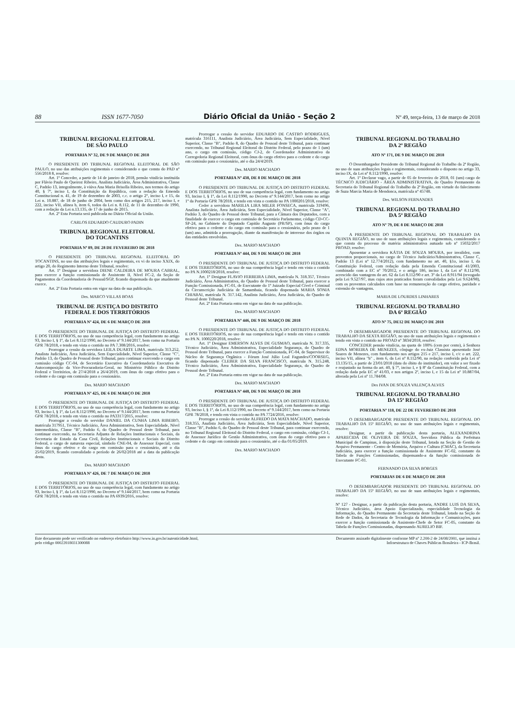88 ISSN 1677-7050 Diário Oficial da União - Seção 2 Nº 49, terça-feira, 13 de março de 2018
TRIBUNAL REGIONAL ELEITORAL
DE SÃO PAULO
PORTARIA Nº 32, DE 9 DE MARÇO DE 2018
O PRESIDENTE DO TRIBUNAL REGIONAL ELEITORAL DE SÃO PAULO, no uso das atribuições regimentais e considerando o que consta do PAD nº 556/2018 8, resolve:
Art. 1º Conceder, a partir de 14 de janeiro de 2018, pensão vitalícia instituída por Flávio Paulo de Queiroz Ribeiro, Analista Judiciário, Área Administrativa, Classe C, Padrão 13, integralmente, à viúva Ana Maria Brisolla Ribeiro, nos termos do artigo 40, § 7º, inciso I, da Constituição da República, com a redação da Emenda Constitucional n. 41, de 19 de dezembro de 2003, c.c. o artigo 2°, inciso I, e 15, da Lei n. 10.887, de 18 de junho de 2004, bem como dos artigos 215, 217, inciso I, e 222, inciso VII, alínea b, item 6, todos da Lei n. 8.112, de 11 de dezembro de 1990, com a redação da Lei n.13.135, de 17 de junho de 2015.
Art. 2º Esta Portaria será publicada no Diário Oficial da União.
CARLOS EDUARDO CAUDURO PADIN
TRIBUNAL REGIONAL ELEITORAL
DO TOCANTINS
PORTARIA Nº 89, DE 28 DE FEVEREIRO DE 2018
O PRESIDENTE DO TRIBUNAL REGIONAL ELEITORAL DO TOCANTINS, no uso das atribuições legais e regimentais, ex vi do inciso XXIX, do artigo 20, do Regimento Interno deste Tribunal, resolve:
Art. 1º Designar a servidora DIENE CALDEIRA DE MOURA CABRAL, para exercer a função comissionada de Assistente II, Nível FC-2, da Seção de Pagamentos da Coordenadoria de Pessoal/SGP, ficando dispensada da que atualmente exerce.
Art. 2º Esta Portaria entra em vigor na data de sua publicação.
Des. MARCO VILLAS BOAS
TRIBUNAL DE JUSTIÇA DO DISTRITO
FEDERAL E DOS TERRITÓRIOS
PORTARIA Nº 424, DE 6 DE MARÇO DE 2018
O PRESIDENTE DO TRIBUNAL DE JUSTIÇA DO DISTRITO FEDERAL E DOS TERRITÓRIOS, no uso de sua competência legal, com fundamento no artigo 93, Inciso I, § 1º, da Lei 8.112/1990, no Decreto nº 9.144/2017, bem como na Portaria GPR 78/2018, e tendo em vista o contido no PA 7.308/2016, resolve:
Prorrogar a cessão da servidora LEILA DUARTE LIMA, matrícula 313.252, Analista Judiciário, Área Judiciária, Sem Especialidade, Nível Superior, Classe "C", Padrão 13, do Quadro de Pessoal deste Tribunal, para continuar exercendo o cargo em comissão código CC-04, de Secretário Executivo da Coordenadoria Executiva de Autocomposição da Vice-Procuradoria-Geral, no Ministério Público do Distrito Federal e Territórios, de 27/4/2018 a 26/4/2019, com ônus do cargo efetivo para o cedente e do cargo em comissão para o cessionário.
Des. MARIO MACHADO
PORTARIA Nº 425, DE 6 DE MARÇO DE 2018
O PRESIDENTE DO TRIBUNAL DE JUSTIÇA DO DISTRITO FEDERAL E DOS TERRITÓRIOS, no uso de sua competência legal, com fundamento no artigo 93, Inciso I, § 1º, da Lei 8.112/1990, no Decreto nº 9.144/2017, bem como na Portaria GPR 78/2018, e tendo em vista o contido no PA3317/2015, resolve:
Prorrogar a cessão do servidor DANIEL DA CUNHA LIMA RIBEIRO, matrícula 317951, Técnico Judiciário, Área Administrativa, Sem Especialidade, Nível Intermediário, Classe "B", Padrão 6, do Quadro de Pessoal deste Tribunal, para continuar exercendo, na Secretaria Adjunta de Relações Institucionais e Sociais, da Secretaria de Estado da Casa Civil, Relações Institucionais e Sociais do Distrito Federal, o cargo de natureza especial, símbolo CNE-04, de Assessor Especial, com ônus do cargo efetivo e do cargo em comissão para o cessionário, até o dia 25/02/2019, ficando convalidado o período de 26/02/2018 até a data da publicação desta.
Des. MARIO MACHADO
PORTARIA Nº 426, DE 7 DE MARÇO DE 2018
O PRESIDENTE DO TRIBUNAL DE JUSTIÇA DO DISTRITO FEDERAL E DOS TERRITÓRIOS, no uso de sua competência legal, com fundamento no artigo 93, Inciso I, § 1º, da Lei 8.112/1990, no Decreto nº 9.144/2017, bem como na Portaria GPR 78/2018, e tendo em vista o contido no PA 6939/2016, resolve:
Prorrogar a cessão do servidor EDUARDO DE CASTRO RODRIGUES, matrícula 316111, Analista Judiciário, Área Judiciária, Sem Especialidade, Nível Superior, Classe "B", Padrão 8, do Quadro de Pessoal deste Tribunal, para continuar exercendo, no Tribunal Regional Eleitoral do Distrito Federal, pelo prazo de 1 (um) ano, o cargo em comissão, código CJ-2, de Coordenador Administrativo da Corregedoria Regional Eleitoral, com ônus do cargo efetivo para o cedente e do cargo em comissão para o cessionário, até o dia 24/4/2019.
Des. MARIO MACHADO
PORTARIA Nº 438, DE 8 DE MARÇO DE 2018
O PRESIDENTE DO TRIBUNAL DE JUSTIÇA DO DISTRITO FEDERAL E DOS TERRITÓRIOS, no uso de sua competência legal, com fundamento no artigo 93, Inciso I, § 1º, da Lei 8.112/1990, no Decreto nº 9.144/2017, bem como no artigo 1º da Portaria GPR 78/2018, e tendo em vista o contido no PA 1000201/2018, resolve:
Ceder a servidora MARILIA LIRA MILER FONSECA, matrícula 319496, Analista Judiciário, Área Judiciária, Sem Especialidade, Nível Superior, Classe "A", Padrão 3, do Quadro de Pessoal deste Tribunal, para a Câmara dos Deputados, com a finalidade de exercer o cargo em comissão de Secretário Parlamentar, código CD-CC-SP-24, no Gabinete do Deputado Capitão Augusto (PR/SP), com ônus do cargo efetivo para o cedente e do cargo em comissão para o cessionário, pelo prazo de 1 (um) ano, admitida a prorrogação, diante da manifestação de interesse dos órgãos ou das entidades envolvidas.
Des. MARIO MACHADO
PORTARIA Nº 444, DE 9 DE MARÇO DE 2018
O PRESIDENTE DO TRIBUNAL DE JUSTIÇA DO DISTRITO FEDERAL E DOS TERRITÓRIOS, no uso de sua competência legal e tendo em vista o contido no PA N.1000218/2018, resolve:
Art. 1º Designar FLAVIO FERREIRA LIMA, matrícula N. 318.357, Técnico Judiciário, Área Administrativa, do Quadro de Pessoal deste Tribunal, para exercer a Função Comissionada, FC-01, de Executante do 1º Juizado Especial Cível e Criminal da Circunscrição Judiciária de Samambaia, ficando dispensada MARIA SONIA CHIABAI, matrícula N. 317.142, Analista Judiciário, Área Judiciária, do Quadro de Pessoal deste Tribunal.
Art. 2º Esta Portaria entra em vigor na data de sua publicação.
Des. MARIO MACHADO
PORTARIA Nº 446, DE 9 DE MARÇO DE 2018
O PRESIDENTE DO TRIBUNAL DE JUSTIÇA DO DISTRITO FEDERAL E DOS TERRITÓRIOS, no uso de sua competência legal e tendo em vista o contido no PA N. 1000220/2018, resolve:
Art. 1º Designar EMERSON ALVES DE GUSMAO, matrícula N. 317.335, Técnico Judiciário, Área Administrativa, Especialidade Segurança, do Quadro de Pessoal deste Tribunal, para exercer a Função Comissionada, FC-04, de Supervisor do Núcleo de Segurança Orgânica - Fórum José Júlio Leal Fagundes/COORSEG, ficando dispensado CLEBER DA SILVA FRANCISCO, matrícula N. 315.248, Técnico Judiciário, Área Administrativa, Especialidade Segurança, do Quadro de Pessoal deste Tribunal.
Art. 2º Esta Portaria entra em vigor na data de sua publicação.
Des. MARIO MACHADO
PORTARIA Nº 448, DE 9 DE MARÇO DE 2018
O PRESIDENTE DO TRIBUNAL DE JUSTIÇA DO DISTRITO FEDERAL E DOS TERRITÓRIOS, no uso de sua competência legal, com fundamento no artigo 93, Inciso I, § 1º, da Lei 8.112/1990, no Decreto nº 9.144/2017, bem como na Portaria GPR 78/2018, e tendo em vista o contido no PA 7724/2016, resolve:
Prorrogar a cessão do servidor ALFREDO DA MATA MACHADO, matrícula 318.355, Analista Judiciário, Área Judiciária, Sem Especialidade, Nível Superior, Classe "B", Padrão 6, do Quadro de Pessoal deste Tribunal, para continuar exercendo, no Tribunal Regional Eleitoral do Distrito Federal, o cargo em comissão, código CJ-1, de Assessor Jurídico de Gestão Administrativa, com ônus do cargo efetivo para o cedente e do cargo em comissão para o cessionário, até o dia 01/05/2019.
Des. MARIO MACHADO
TRIBUNAL REGIONAL DO TRABALHO
DA 2ª REGIÃO
ATO Nº 171, DE 9 DE MARÇO DE 2018
O Desembargador Presidente do Tribunal Regional do Trabalho da 2ª Região, no uso de suas atribuições legais e regimentais, considerando o disposto no artigo 33, inciso IX, da Lei nº 8.112/1990, resolve:
Art. 1º Declarar vago, a partir de 05 de fevereiro de 2018, 01 (um) cargo de TÉCNICO JUDICIÁRIO - ÁREA ADMINISTRATIVA, do Quadro Permanente da Secretaria do Tribunal Regional do Trabalho da 2ª Região, em virtude do falecimento de Suza Marcia Maria de Mendonca, matrícula nº 45748.
Des. WILSON FERNANDES
TRIBUNAL REGIONAL DO TRABALHO
DA 5ª REGIÃO
ATO Nº 79, DE 8 DE MARÇO DE 2018
A PRESIDENTE DO TRIBUNAL REGIONAL DO TRABALHO DA QUINTA REGIÃO, no uso de suas atribuições legais e regimentais, considerando o que consta do processo de matéria administrativa autuado sob nº 15032/2017 PROAD; resolve:
Aposentar a servidora KÁTIA DE SOUZA MOURA, por invalidez, com proventos proporcionais, no cargo de Técnico Judiciário/Administrativa, Classe C, Padrão 13 (Lei nº 12.774/2012), com fundamento no art. 40, §1o, inciso I, da Constituição Federal, com redação dada pela Emenda Constitucional 41/2003, combinado com a EC nº 70/2012, e o artigo 186, inciso I, da Lei nº 8.112/90, acrescido das vantagens do art. 62 da Lei 8.112/90 e art. 3º da Lei 8.911/94 (revogado pela Lei 9.527/97, mas cujos atos praticados foram convalidados pela Lei 9.624/98), com os proventos calculados com base na remuneração do cargo efetivo, paridade e extensão de vantagens.
MARIA DE LOURDES LINHARES
TRIBUNAL REGIONAL DO TRABALHO
DA 6ª REGIÃO
ATO Nº 75, DE12 DE MARÇO DE 2018
O DESEMBARGADOR PRESIDENTE DO TRIBUNAL REGIONAL DO TRABALHO DA SEXTA REGIÃO, no uso de suas atribuições legais e regimentais e tendo em vista o contido no PROAD nº 3834/2018, resolve:
CONCEDER pensão vitalícia, na quota de 100% (cem por cento), à Senhora EDNA MOREIRA DE MENEZES, cônjuge do ex-Juiz Classista aposentado José Soares de Menezes, com fundamento nos artigos 215 e 217, inciso I, c/c o art. 222, inciso VII, alínea "b" , item 6, da Lei nº 8.112/90, na redação conferida pela Lei nº 13.135/15, a partir de 23/01/2018 (data do óbito do instituidor), em valor a ser fixado e reajustado na forma do art. 40, § 7º, inciso I, e § 8º da Constituição Federal, com a redação dada pela EC nº 41/03, e nos artigos 2º, inciso I, e 15 da Lei nº 10.887/04, alterada pela Lei nº 11.784/08.
Des IVAN DE SOUZA VALENÇA ALVES
TRIBUNAL REGIONAL DO TRABALHO
DA 15ª REGIÃO
PORTARIA Nº 118, DE 22 DE FEVEREIRO DE 2018
O DESEMBARGADOR PRESIDENTE DO TRIBUNAL REGIONAL DO TRABALHO DA 15ª REGIÃO, no uso de suas atribuições legais e regimentais, resolve:
Designar, a partir da publicação desta portaria, ALEXANDRINA APARECIDA DE OLIVEIRA DE SOUZA, Servidora Pública da Prefeitura Municipal de Campinas, à disposição deste Tribunal, lotada na Seção de Gestão de Arquivo Permanente - Centro de Memória, Arquivo e Cultura (CMAC), da Secretaria Judiciária, para exercer a função comissionada de Assistente FC-02, constante da Tabela de Funções Comissionadas, dispensando-a da função comissionada de Executante FC-01.
FERNANDO DA SILVA BORGES
PORTARIAS DE 6 DE MARÇO DE 2018
O DESEMBARGADOR PRESIDENTE DO TRIBUNAL REGIONAL DO TRABALHO DA 15ª REGIÃO, no uso de suas atribuições legais e regimentais, resolve:
Nº 127 - Designar, a partir da publicação desta portaria, ANDRE LUIS DA SILVA, Técnico Judiciário, área Apoio Especializado, especialidade Tecnologia da Informação, do Quadro Permanente da Secretaria deste Tribunal, lotado na Seção de Rede de Dados, da Secretaria de Tecnologia da Informação e Comunicações, para exercer a função comissionada de Assistente-Chefe de Setor FC-05, constante da Tabela de Funções Comissionadas, dispensando AURELIO BIF.
Este documento pode ser verificado no endereço eletrônico http://www.in.gov.br/autenticidade.html,
pelo código 00022018031300088
Documento assinado digitalmente conforme MP nº 2.200-2 de 24/08/2001, que institui a
Infraestrutura de Chaves Públicas Brasileira - ICP-Brasil.